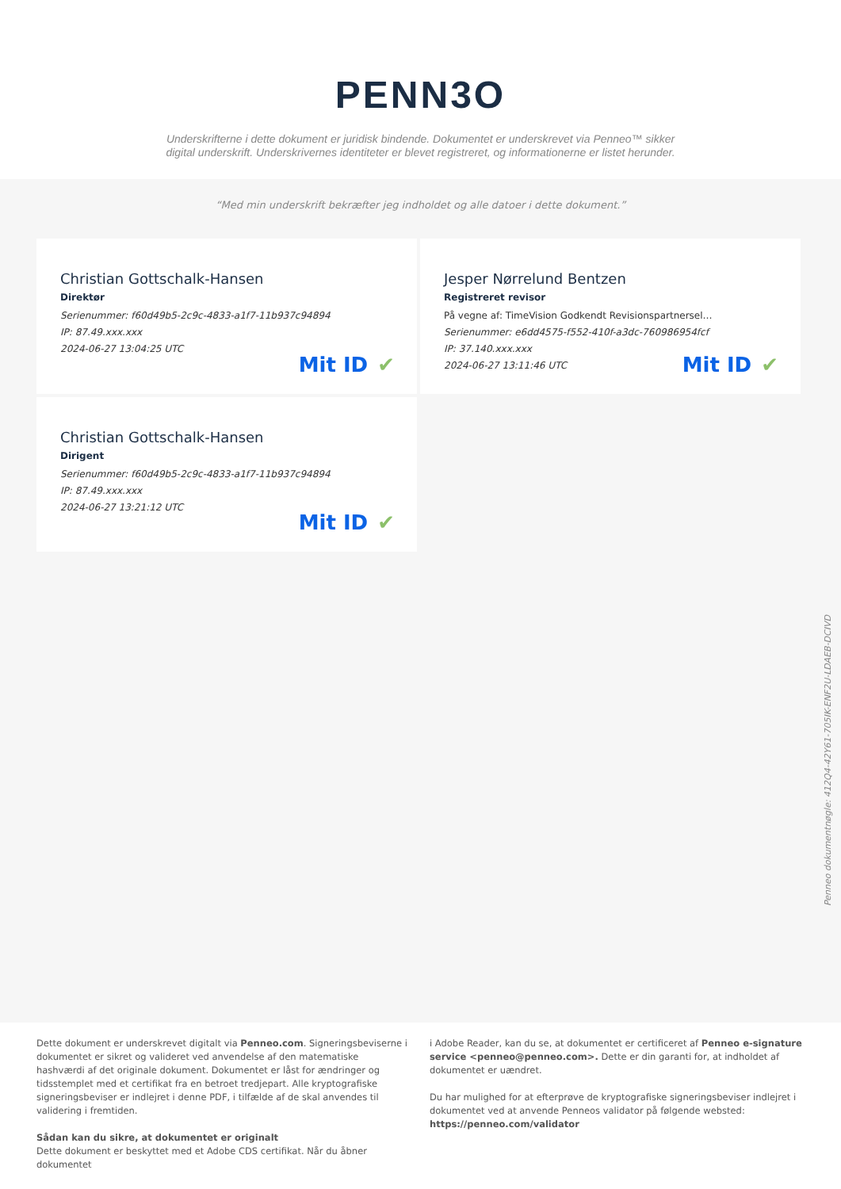PENN3O
Underskrifterne i dette dokument er juridisk bindende. Dokumentet er underskrevet via Penneo™ sikker digital underskrift. Underskrivernes identiteter er blevet registreret, og informationerne er listet herunder.
“Med min underskrift bekræfter jeg indholdet og alle datoer i dette dokument.”
Christian Gottschalk-Hansen
Direktør
Serienummer: f60d49b5-2c9c-4833-a1f7-11b937c94894
IP: 87.49.xxx.xxx
2024-06-27 13:04:25 UTC
Mit ID ✔
Jesper Nørrelund Bentzen
Registreret revisor
På vegne af: TimeVision Godkendt Revisionspartnersel…
Serienummer: e6dd4575-f552-410f-a3dc-760986954fcf
IP: 37.140.xxx.xxx
2024-06-27 13:11:46 UTC
Mit ID ✔
Christian Gottschalk-Hansen
Dirigent
Serienummer: f60d49b5-2c9c-4833-a1f7-11b937c94894
IP: 87.49.xxx.xxx
2024-06-27 13:21:12 UTC
Mit ID ✔
Penneo dokumentnøgle: 412Q4-42Y61-705IK-ENF2U-LDAEB-DCIVD
Dette dokument er underskrevet digitalt via Penneo.com. Signeringsbeviserne i dokumentet er sikret og valideret ved anvendelse af den matematiske hashværdi af det originale dokument. Dokumentet er låst for ændringer og tidsstemplet med et certifikat fra en betroet tredjepart. Alle kryptografiske signeringsbeviser er indlejret i denne PDF, i tilfælde af de skal anvendes til validering i fremtiden.
Sådan kan du sikre, at dokumentet er originalt
Dette dokument er beskyttet med et Adobe CDS certifikat. Når du åbner dokumentet
i Adobe Reader, kan du se, at dokumentet er certificeret af Penneo e-signature service <penneo@penneo.com>. Dette er din garanti for, at indholdet af dokumentet er uændret.
Du har mulighed for at efterprøve de kryptografiske signeringsbeviser indlejret i dokumentet ved at anvende Penneos validator på følgende websted: https://penneo.com/validator